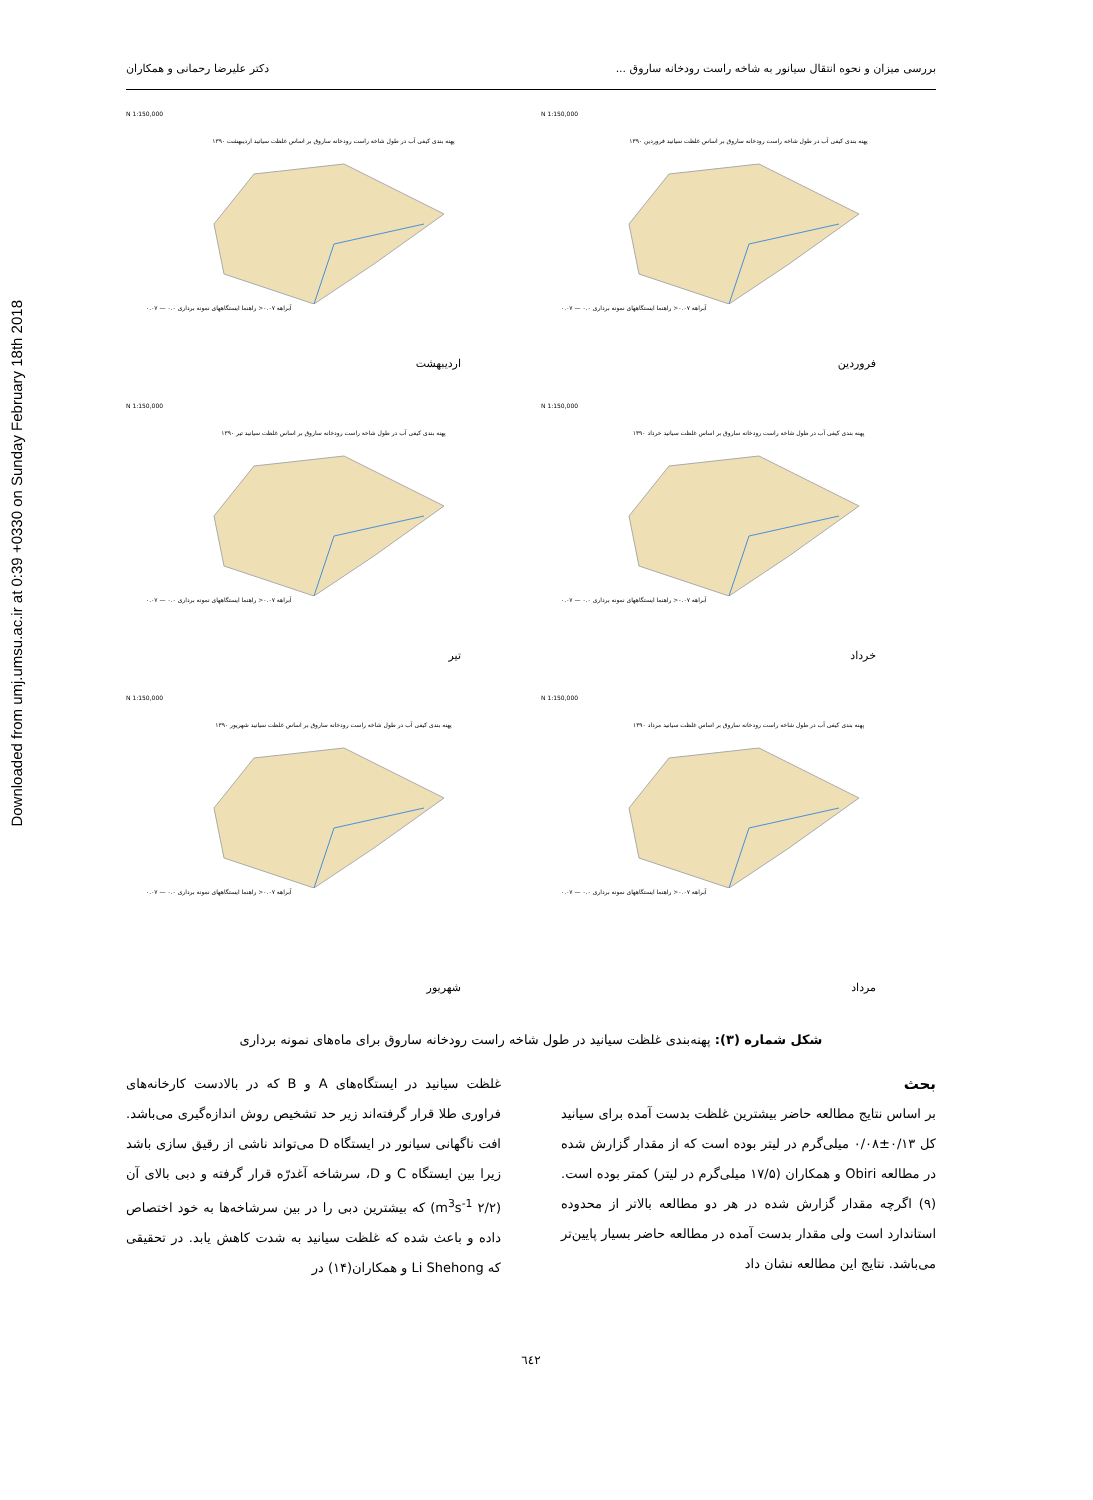Downloaded from umj.umsu.ac.ir at 0:39 +0330 on Sunday February 18th 2018
بررسی میزان و نحوه انتقال سیانور به شاخه راست رودخانه ساروق ... دکتر علیرضا رحمانی و همکاران
N 1:150,000
پهنه بندی کیفی آب در طول شاخه راست رودخانه ساروق بر اساس غلظت سیانید فروردین ۱۳۹۰
راهنما ایستگاههای نمونه برداری ۰.۰ — ۰.۰۷ ‎>۰.۰۷ آبراهه
فروردین
N 1:150,000
پهنه بندی کیفی آب در طول شاخه راست رودخانه ساروق بر اساس غلظت سیانید اردیبهشت ۱۳۹۰
راهنما ایستگاههای نمونه برداری ۰.۰ — ۰.۰۷ ‎>۰.۰۷ آبراهه
اردیبهشت
N 1:150,000
پهنه بندی کیفی آب در طول شاخه راست رودخانه ساروق بر اساس غلظت سیانید خرداد ۱۳۹۰
راهنما ایستگاههای نمونه برداری ۰.۰ — ۰.۰۷ ‎>۰.۰۷ آبراهه
خرداد
N 1:150,000
پهنه بندی کیفی آب در طول شاخه راست رودخانه ساروق بر اساس غلظت سیانید تیر ۱۳۹۰
راهنما ایستگاههای نمونه برداری ۰.۰ — ۰.۰۷ ‎>۰.۰۷ آبراهه
تیر
N 1:150,000
پهنه بندی کیفی آب در طول شاخه راست رودخانه ساروق بر اساس غلظت سیانید مرداد ۱۳۹۰
راهنما ایستگاههای نمونه برداری ۰.۰ — ۰.۰۷ ‎>۰.۰۷ آبراهه
مرداد
N 1:150,000
پهنه بندی کیفی آب در طول شاخه راست رودخانه ساروق بر اساس غلظت سیانید شهریور ۱۳۹۰
راهنما ایستگاههای نمونه برداری ۰.۰ — ۰.۰۷ ‎>۰.۰۷ آبراهه
شهریور
شکل شماره (۳): پهنه‌بندی غلظت سیانید در طول شاخه راست رودخانه ساروق برای ماه‌های نمونه برداری
بحث
بر اساس نتایج مطالعه حاضر بیشترین غلظت بدست آمده برای سیانید کل ۰/۱۳±۰/۰۸ میلی‌گرم در لیتر بوده است که از مقدار گزارش شده در مطالعه Obiri و همکاران (۱۷/۵ میلی‌گرم در لیتر) کمتر بوده است. (۹) اگرچه مقدار گزارش شده در هر دو مطالعه بالاتر از محدوده استاندارد است ولی مقدار بدست آمده در مطالعه حاضر بسیار پایین‌تر می‌باشد. نتایج این مطالعه نشان داد
غلظت سیانید در ایستگاه‌های A و B که در بالادست کارخانه‌های فراوری طلا قرار گرفته‌اند زیر حد تشخیص روش اندازه‌گیری می‌باشد. افت ناگهانی سیانور در ایستگاه D می‌تواند ناشی از رقیق سازی باشد زیرا بین ایستگاه C و D، سرشاخه آغدرّه قرار گرفته و دبی بالای آن (۲/۲ m<sup>3</sup>s<sup>-1</sup>) که بیشترین دبی را در بین سرشاخه‌ها به خود اختصاص داده و باعث شده که غلظت سیانید به شدت کاهش یابد. در تحقیقی که Li Shehong و همکاران(۱۴) در
٦٤٢